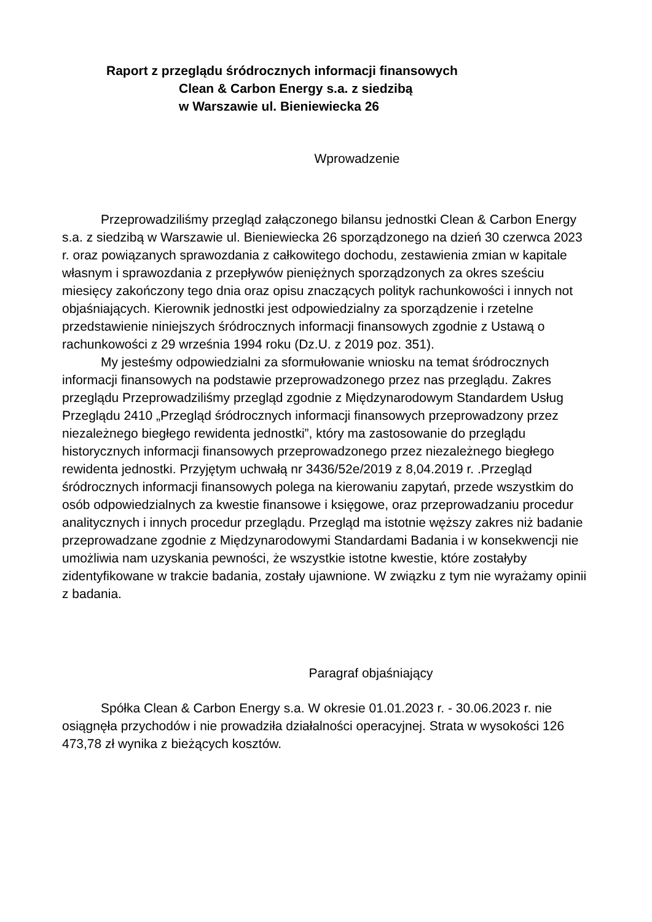Raport z przeglądu śródrocznych informacji finansowych
Clean & Carbon Energy s.a. z siedzibą
w Warszawie ul. Bieniewiecka 26
Wprowadzenie
Przeprowadziliśmy przegląd załączonego bilansu jednostki Clean & Carbon Energy s.a. z siedzibą w Warszawie ul. Bieniewiecka 26 sporządzonego na dzień 30 czerwca 2023 r. oraz powiązanych sprawozdania z całkowitego dochodu, zestawienia zmian w kapitale własnym i sprawozdania z przepływów pieniężnych sporządzonych za okres sześciu miesięcy zakończony tego dnia oraz opisu znaczących polityk rachunkowości i innych not objaśniających. Kierownik jednostki jest odpowiedzialny za sporządzenie i rzetelne przedstawienie niniejszych śródrocznych informacji finansowych zgodnie z Ustawą o rachunkowości z 29 września 1994 roku (Dz.U. z 2019 poz. 351).
My jesteśmy odpowiedzialni za sformułowanie wniosku na temat śródrocznych informacji finansowych na podstawie przeprowadzonego przez nas przeglądu. Zakres przeglądu Przeprowadziliśmy przegląd zgodnie z Międzynarodowym Standardem Usług Przeglądu 2410 „Przegląd śródrocznych informacji finansowych przeprowadzony przez niezależnego biegłego rewidenta jednostki”, który ma zastosowanie do przeglądu historycznych informacji finansowych przeprowadzonego przez niezależnego biegłego rewidenta jednostki. Przyjętym uchwałą nr 3436/52e/2019 z 8,04.2019 r. .Przegląd śródrocznych informacji finansowych polega na kierowaniu zapytań, przede wszystkim do osób odpowiedzialnych za kwestie finansowe i księgowe, oraz przeprowadzaniu procedur analitycznych i innych procedur przeglądu. Przegląd ma istotnie węższy zakres niż badanie przeprowadzane zgodnie z Międzynarodowymi Standardami Badania i w konsekwencji nie umożliwia nam uzyskania pewności, że wszystkie istotne kwestie, które zostałyby zidentyfikowane w trakcie badania, zostały ujawnione. W związku z tym nie wyrażamy opinii z badania.
Paragraf objaśniający
Spółka Clean & Carbon Energy s.a. W okresie 01.01.2023 r. - 30.06.2023 r. nie osiągnęła przychodów i nie prowadziła działalności operacyjnej. Strata w wysokości 126 473,78 zł wynika z bieżących kosztów.